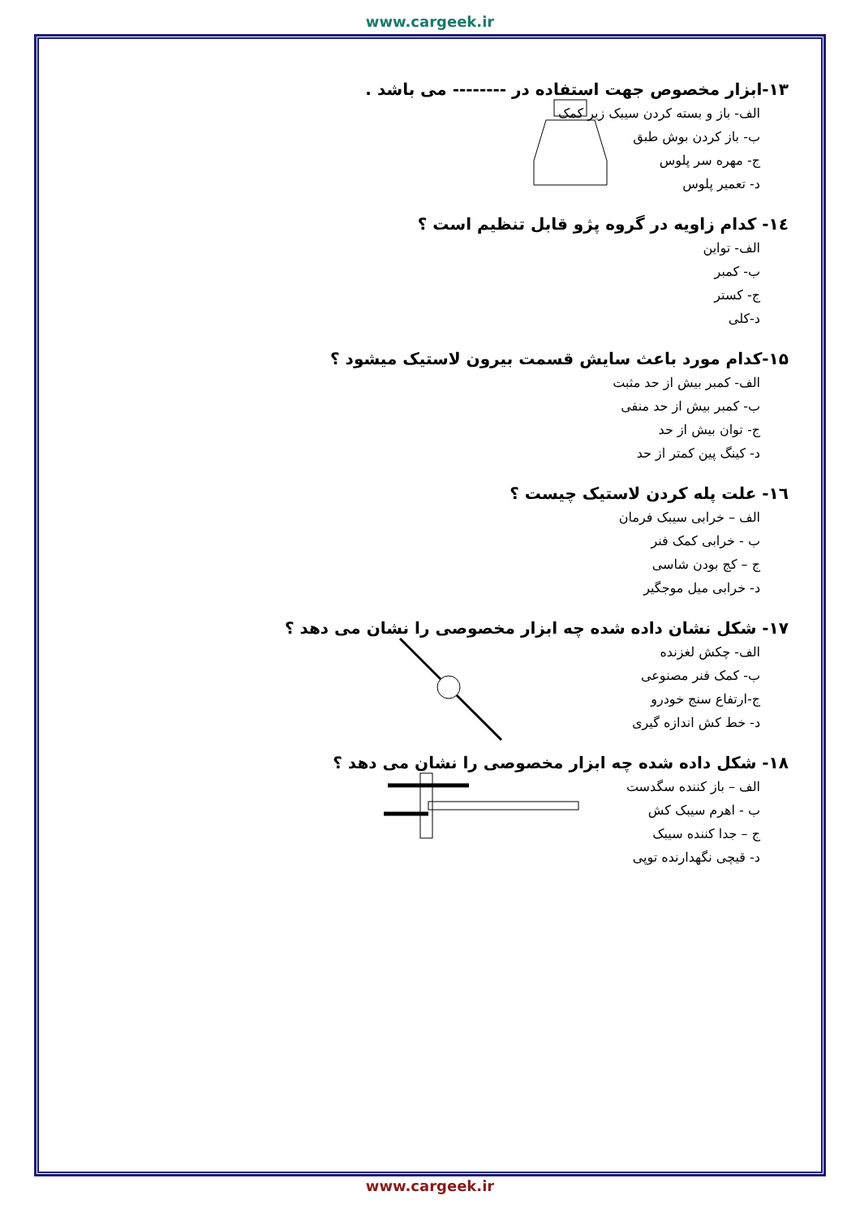www.cargeek.ir
۱۳-ابزار مخصوص جهت استفاده در -------- می باشد .
الف- باز و بسته کردن سیبک زیر کمک
ب- باز کردن بوش طبق
ج- مهره سر پلوس
د- تعمیر پلوس
۱٤- کدام زاویه در گروه پژو قابل تنظیم است ؟
الف- تواین
ب- کمبر
ج- کستر
د-کلی
۱۵-کدام مورد باعث سایش قسمت بیرون لاستیک میشود ؟
الف- کمبر بیش از حد مثبت
ب- کمبر بیش از حد منفی
ج- توان بیش از حد
د- کینگ پین کمتر از حد
۱٦- علت پله کردن لاستیک چیست ؟
الف – خرابی سیبک فرمان
ب - خرابی کمک فنر
ج – کج بودن شاسی
د- خرابی میل موجگیر
۱۷- شکل نشان داده شده چه ابزار مخصوصی را نشان می دهد ؟
الف- چکش لغزنده
ب- کمک فنر مصنوعی
ج-ارتفاع سنج خودرو
د- خط کش اندازه گیری
۱۸- شکل داده شده چه ابزار مخصوصی را نشان می دهد ؟
الف – باز کننده سگدست
ب - اهرم سیبک کش
ج – جدا کننده سیبک
د- قیچی نگهدارنده توپی
www.cargeek.ir